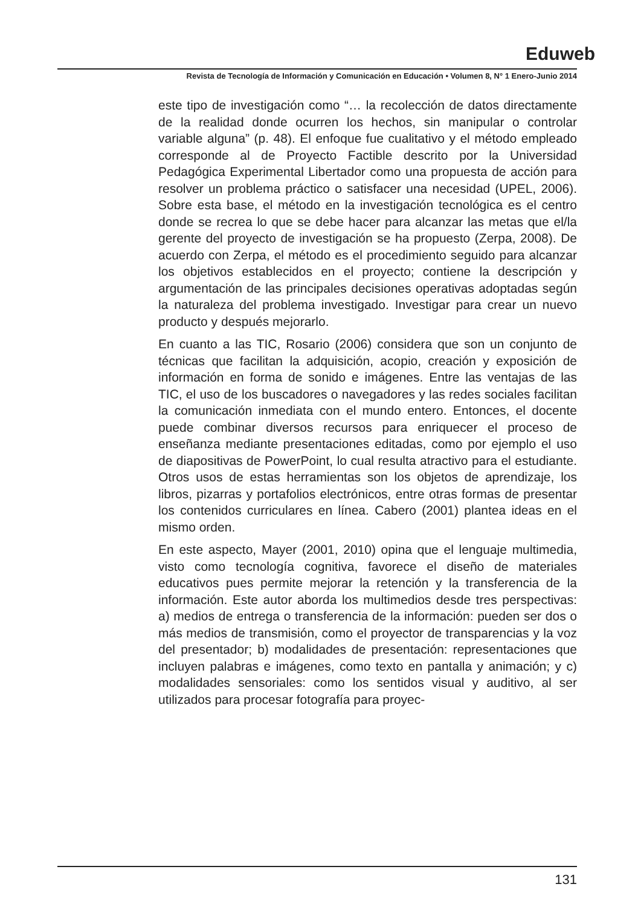Eduweb
Revista de Tecnología de Información y Comunicación en Educación • Volumen 8, N° 1 Enero-Junio 2014
este tipo de investigación como “… la recolección de datos directamente de la realidad donde ocurren los hechos, sin manipular o controlar variable alguna” (p. 48). El enfoque fue cualitativo y el método empleado corresponde al de Proyecto Factible descrito por la Universidad Pedagógica Experimental Libertador como una propuesta de acción para resolver un problema práctico o satisfacer una necesidad (UPEL, 2006). Sobre esta base, el método en la investigación tecnológica es el centro donde se recrea lo que se debe hacer para alcanzar las metas que el/la gerente del proyecto de investigación se ha propuesto (Zerpa, 2008). De acuerdo con Zerpa, el método es el procedimiento seguido para alcanzar los objetivos establecidos en el proyecto; contiene la descripción y argumentación de las principales decisiones operativas adoptadas según la naturaleza del problema investigado. Investigar para crear un nuevo producto y después mejorarlo.
En cuanto a las TIC, Rosario (2006) considera que son un conjunto de técnicas que facilitan la adquisición, acopio, creación y exposición de información en forma de sonido e imágenes. Entre las ventajas de las TIC, el uso de los buscadores o navegadores y las redes sociales facilitan la comunicación inmediata con el mundo entero. Entonces, el docente puede combinar diversos recursos para enriquecer el proceso de enseñanza mediante presentaciones editadas, como por ejemplo el uso de diapositivas de PowerPoint, lo cual resulta atractivo para el estudiante. Otros usos de estas herramientas son los objetos de aprendizaje, los libros, pizarras y portafolios electrónicos, entre otras formas de presentar los contenidos curriculares en línea. Cabero (2001) plantea ideas en el mismo orden.
En este aspecto, Mayer (2001, 2010) opina que el lenguaje multimedia, visto como tecnología cognitiva, favorece el diseño de materiales educativos pues permite mejorar la retención y la transferencia de la información. Este autor aborda los multimedios desde tres perspectivas: a) medios de entrega o transferencia de la información: pueden ser dos o más medios de transmisión, como el proyector de transparencias y la voz del presentador; b) modalidades de presentación: representaciones que incluyen palabras e imágenes, como texto en pantalla y animación; y c) modalidades sensoriales: como los sentidos visual y auditivo, al ser utilizados para procesar fotografía para proyec-
131